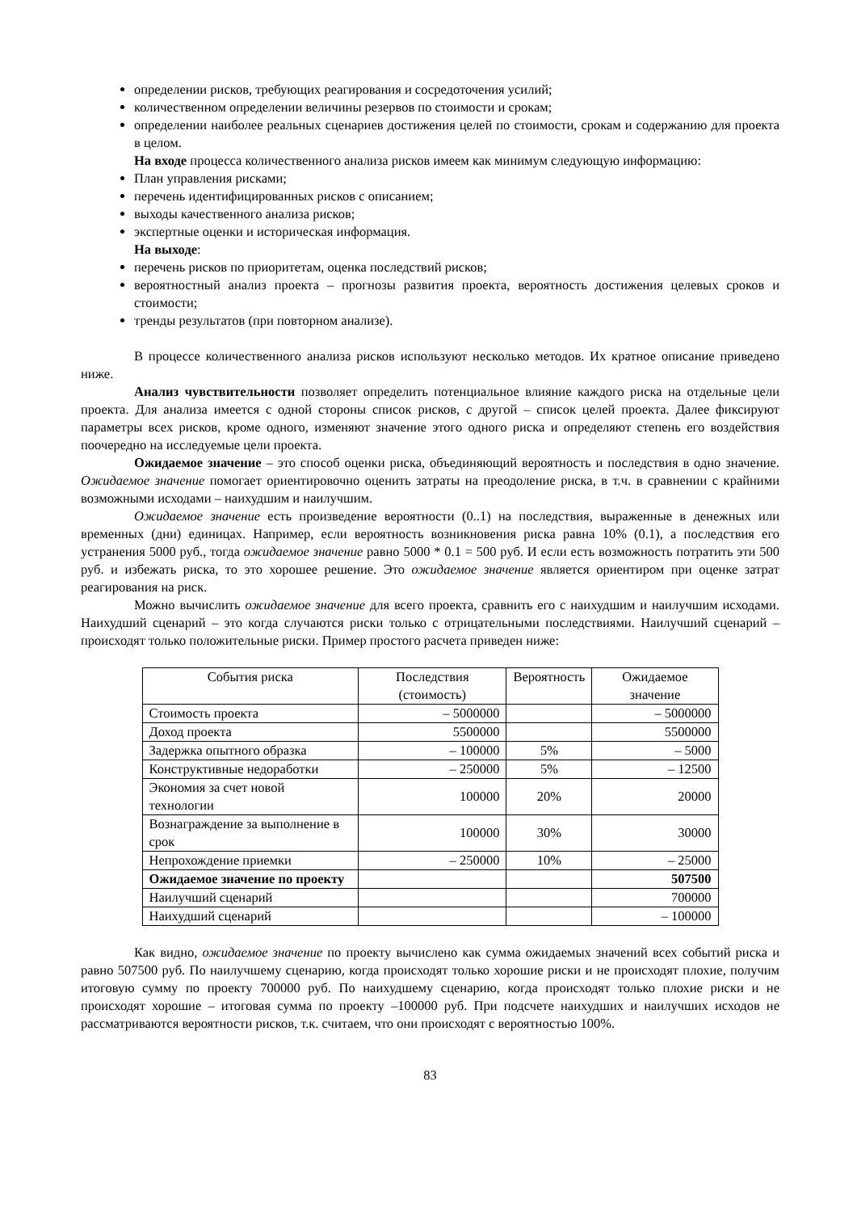определении рисков, требующих реагирования и сосредоточения усилий;
количественном определении величины резервов по стоимости и срокам;
определении наиболее реальных сценариев достижения целей по стоимости, срокам и содержанию для проекта в целом.
На входе процесса количественного анализа рисков имеем как минимум следующую информацию:
План управления рисками;
перечень идентифицированных рисков с описанием;
выходы качественного анализа рисков;
экспертные оценки и историческая информация.
На выходе:
перечень рисков по приоритетам, оценка последствий рисков;
вероятностный анализ проекта – прогнозы развития проекта, вероятность достижения целевых сроков и стоимости;
тренды результатов (при повторном анализе).
В процессе количественного анализа рисков используют несколько методов. Их кратное описание приведено ниже.
Анализ чувствительности позволяет определить потенциальное влияние каждого риска на отдельные цели проекта. Для анализа имеется с одной стороны список рисков, с другой – список целей проекта. Далее фиксируют параметры всех рисков, кроме одного, изменяют значение этого одного риска и определяют степень его воздействия поочередно на исследуемые цели проекта.
Ожидаемое значение – это способ оценки риска, объединяющий вероятность и последствия в одно значение. Ожидаемое значение помогает ориентировочно оценить затраты на преодоление риска, в т.ч. в сравнении с крайними возможными исходами – наихудшим и наилучшим.
Ожидаемое значение есть произведение вероятности (0..1) на последствия, выраженные в денежных или временных (дни) единицах. Например, если вероятность возникновения риска равна 10% (0.1), а последствия его устранения 5000 руб., тогда ожидаемое значение равно 5000 * 0.1 = 500 руб. И если есть возможность потратить эти 500 руб. и избежать риска, то это хорошее решение. Это ожидаемое значение является ориентиром при оценке затрат реагирования на риск.
Можно вычислить ожидаемое значение для всего проекта, сравнить его с наихудшим и наилучшим исходами. Наихудший сценарий – это когда случаются риски только с отрицательными последствиями. Наилучший сценарий – происходят только положительные риски. Пример простого расчета приведен ниже:
| События риска | Последствия (стоимость) | Вероятность | Ожидаемое значение |
| --- | --- | --- | --- |
| Стоимость проекта | – 5000000 | | – 5000000 |
| Доход проекта | 5500000 | | 5500000 |
| Задержка опытного образка | – 100000 | 5% | – 5000 |
| Конструктивные недоработки | – 250000 | 5% | – 12500 |
| Экономия за счет новой технологии | 100000 | 20% | 20000 |
| Вознаграждение за выполнение в срок | 100000 | 30% | 30000 |
| Непрохождение приемки | – 250000 | 10% | – 25000 |
| Ожидаемое значение по проекту | | | 507500 |
| Наилучший сценарий | | | 700000 |
| Наихудший сценарий | | | – 100000 |
Как видно, ожидаемое значение по проекту вычислено как сумма ожидаемых значений всех событий риска и равно 507500 руб. По наилучшему сценарию, когда происходят только хорошие риски и не происходят плохие, получим итоговую сумму по проекту 700000 руб. По наихудшему сценарию, когда происходят только плохие риски и не происходят хорошие – итоговая сумма по проекту –100000 руб. При подсчете наихудших и наилучших исходов не рассматриваются вероятности рисков, т.к. считаем, что они происходят с вероятностью 100%.
83